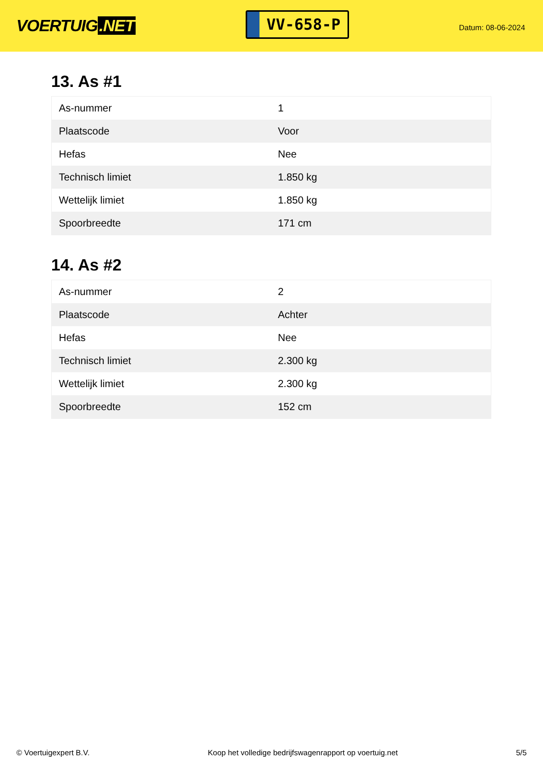VOERTUIG.NET
VV-658-P
Datum: 08-06-2024
13. As #1
| As-nummer | 1 |
| Plaatscode | Voor |
| Hefas | Nee |
| Technisch limiet | 1.850 kg |
| Wettelijk limiet | 1.850 kg |
| Spoorbreedte | 171 cm |
14. As #2
| As-nummer | 2 |
| Plaatscode | Achter |
| Hefas | Nee |
| Technisch limiet | 2.300 kg |
| Wettelijk limiet | 2.300 kg |
| Spoorbreedte | 152 cm |
© Voertuigexpert B.V. Koop het volledige bedrijfswagenrapport op voertuig.net 5/5